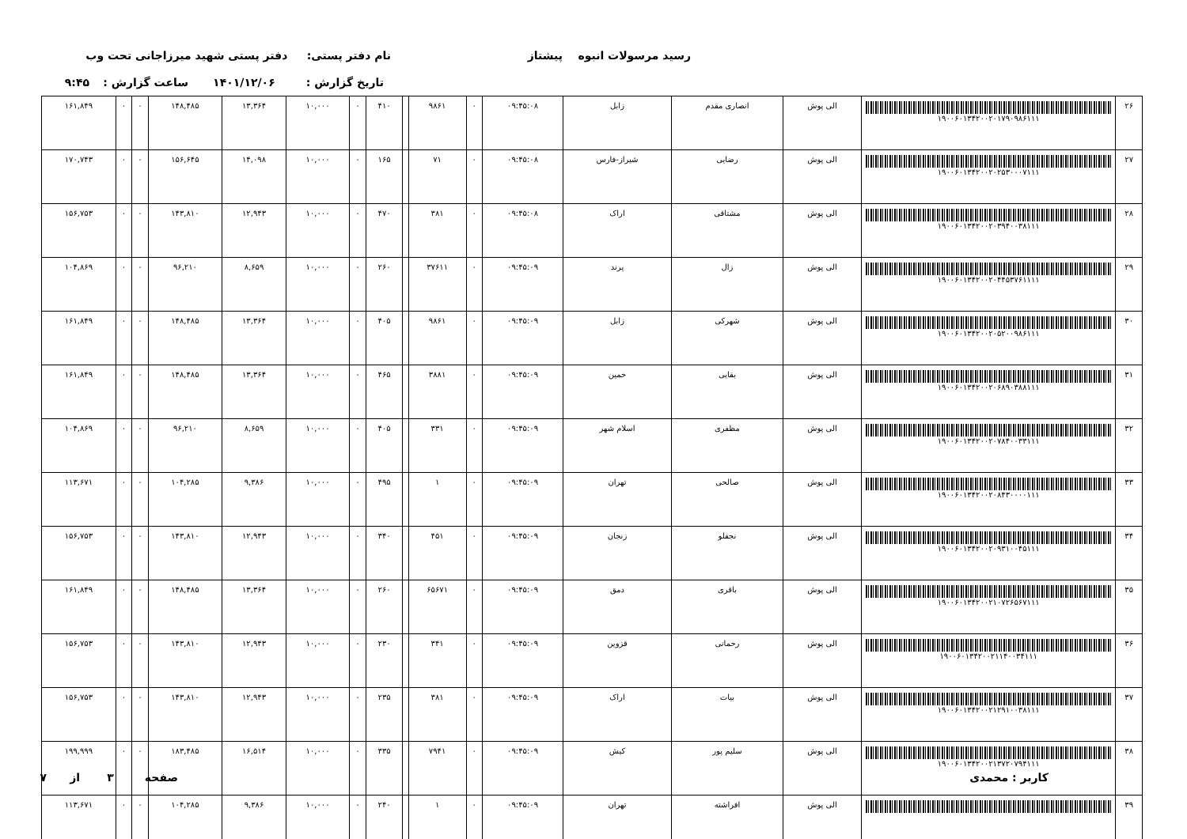رسید مرسولات انبوه پیشتاز نام دفتر پستی: دفتر پستی شهید میرزاجانی تحت وب
تاریخ گزارش : ۱۴۰۱/۱۲/۰۶ ساعت گزارش : ۹:۴۵
| ۲۶ | ۱۹۰۰۶۰۱۳۴۲۰۰۲۰۱۷۹۰۹۸۶۱۱۱ | الی پوش | انصاری مقدم | زابل | ۰۹:۴۵:۰۸ | ۰ | ۹۸۶۱ | | ۴۱۰ | ۰ | ۱۰,۰۰۰ | ۱۳,۳۶۴ | ۱۴۸,۴۸۵ | ۰ | ۰ | ۱۶۱,۸۴۹ |
| ۲۷ | ۱۹۰۰۶۰۱۳۴۲۰۰۲۰۲۵۳۰۰۰۷۱۱۱ | الی پوش | رضایی | شیراز-فارس | ۰۹:۴۵:۰۸ | ۰ | ۷۱ | | ۱۶۵ | ۰ | ۱۰,۰۰۰ | ۱۴,۰۹۸ | ۱۵۶,۶۴۵ | ۰ | ۰ | ۱۷۰,۷۴۳ |
| ۲۸ | ۱۹۰۰۶۰۱۳۴۲۰۰۲۰۳۹۴۰۰۳۸۱۱۱ | الی پوش | مشتاقی | اراک | ۰۹:۴۵:۰۸ | ۰ | ۳۸۱ | | ۴۷۰ | ۰ | ۱۰,۰۰۰ | ۱۲,۹۴۳ | ۱۴۳,۸۱۰ | ۰ | ۰ | ۱۵۶,۷۵۳ |
| ۲۹ | ۱۹۰۰۶۰۱۳۴۲۰۰۲۰۴۴۵۳۷۶۱۱۱۱ | الی پوش | زال | پرند | ۰۹:۴۵:۰۹ | ۰ | ۳۷۶۱۱ | | ۲۶۰ | ۰ | ۱۰,۰۰۰ | ۸,۶۵۹ | ۹۶,۲۱۰ | ۰ | ۰ | ۱۰۴,۸۶۹ |
| ۳۰ | ۱۹۰۰۶۰۱۳۴۲۰۰۲۰۵۲۰۰۹۸۶۱۱۱ | الی پوش | شهرکی | زابل | ۰۹:۴۵:۰۹ | ۰ | ۹۸۶۱ | | ۴۰۵ | ۰ | ۱۰,۰۰۰ | ۱۳,۳۶۴ | ۱۴۸,۴۸۵ | ۰ | ۰ | ۱۶۱,۸۴۹ |
| ۳۱ | ۱۹۰۰۶۰۱۳۴۲۰۰۲۰۶۸۹۰۳۸۸۱۱۱ | الی پوش | بقایی | خمین | ۰۹:۴۵:۰۹ | ۰ | ۳۸۸۱ | | ۴۶۵ | ۰ | ۱۰,۰۰۰ | ۱۳,۳۶۴ | ۱۴۸,۴۸۵ | ۰ | ۰ | ۱۶۱,۸۴۹ |
| ۳۲ | ۱۹۰۰۶۰۱۳۴۲۰۰۲۰۷۸۴۰۰۳۳۱۱۱ | الی پوش | مظفری | اسلام شهر | ۰۹:۴۵:۰۹ | ۰ | ۳۳۱ | | ۴۰۵ | ۰ | ۱۰,۰۰۰ | ۸,۶۵۹ | ۹۶,۲۱۰ | ۰ | ۰ | ۱۰۴,۸۶۹ |
| ۳۳ | ۱۹۰۰۶۰۱۳۴۲۰۰۲۰۸۴۳۰۰۰۰۱۱۱ | الی پوش | صالحی | تهران | ۰۹:۴۵:۰۹ | ۰ | ۱ | | ۴۹۵ | ۰ | ۱۰,۰۰۰ | ۹,۳۸۶ | ۱۰۴,۲۸۵ | ۰ | ۰ | ۱۱۳,۶۷۱ |
| ۳۴ | ۱۹۰۰۶۰۱۳۴۲۰۰۲۰۹۳۱۰۰۴۵۱۱۱ | الی پوش | نجفلو | زنجان | ۰۹:۴۵:۰۹ | ۰ | ۴۵۱ | | ۳۴۰ | ۰ | ۱۰,۰۰۰ | ۱۲,۹۴۳ | ۱۴۳,۸۱۰ | ۰ | ۰ | ۱۵۶,۷۵۳ |
| ۳۵ | ۱۹۰۰۶۰۱۳۴۲۰۰۲۱۰۷۲۶۵۶۷۱۱۱ | الی پوش | باقری | دمق | ۰۹:۴۵:۰۹ | ۰ | ۶۵۶۷۱ | | ۲۶۰ | ۰ | ۱۰,۰۰۰ | ۱۳,۳۶۴ | ۱۴۸,۴۸۵ | ۰ | ۰ | ۱۶۱,۸۴۹ |
| ۳۶ | ۱۹۰۰۶۰۱۳۴۲۰۰۲۱۱۴۰۰۳۴۱۱۱ | الی پوش | رحمانی | قزوین | ۰۹:۴۵:۰۹ | ۰ | ۳۴۱ | | ۲۳۰ | ۰ | ۱۰,۰۰۰ | ۱۲,۹۴۳ | ۱۴۳,۸۱۰ | ۰ | ۰ | ۱۵۶,۷۵۳ |
| ۳۷ | ۱۹۰۰۶۰۱۳۴۲۰۰۲۱۲۹۱۰۰۳۸۱۱۱ | الی پوش | بیات | اراک | ۰۹:۴۵:۰۹ | ۰ | ۳۸۱ | | ۲۳۵ | ۰ | ۱۰,۰۰۰ | ۱۲,۹۴۳ | ۱۴۳,۸۱۰ | ۰ | ۰ | ۱۵۶,۷۵۳ |
| ۳۸ | ۱۹۰۰۶۰۱۳۴۲۰۰۲۱۳۷۲۰۷۹۴۱۱۱ | الی پوش | سلیم پور | کیش | ۰۹:۴۵:۰۹ | ۰ | ۷۹۴۱ | | ۳۳۵ | ۰ | ۱۰,۰۰۰ | ۱۶,۵۱۴ | ۱۸۳,۴۸۵ | ۰ | ۰ | ۱۹۹,۹۹۹ |
| ۳۹ | | الی پوش | افراشته | تهران | ۰۹:۴۵:۰۹ | ۰ | ۱ | | ۲۴۰ | ۰ | ۱۰,۰۰۰ | ۹,۳۸۶ | ۱۰۴,۲۸۵ | ۰ | ۰ | ۱۱۳,۶۷۱ |
کاربر : محمدی صفحه ۳ از ۷